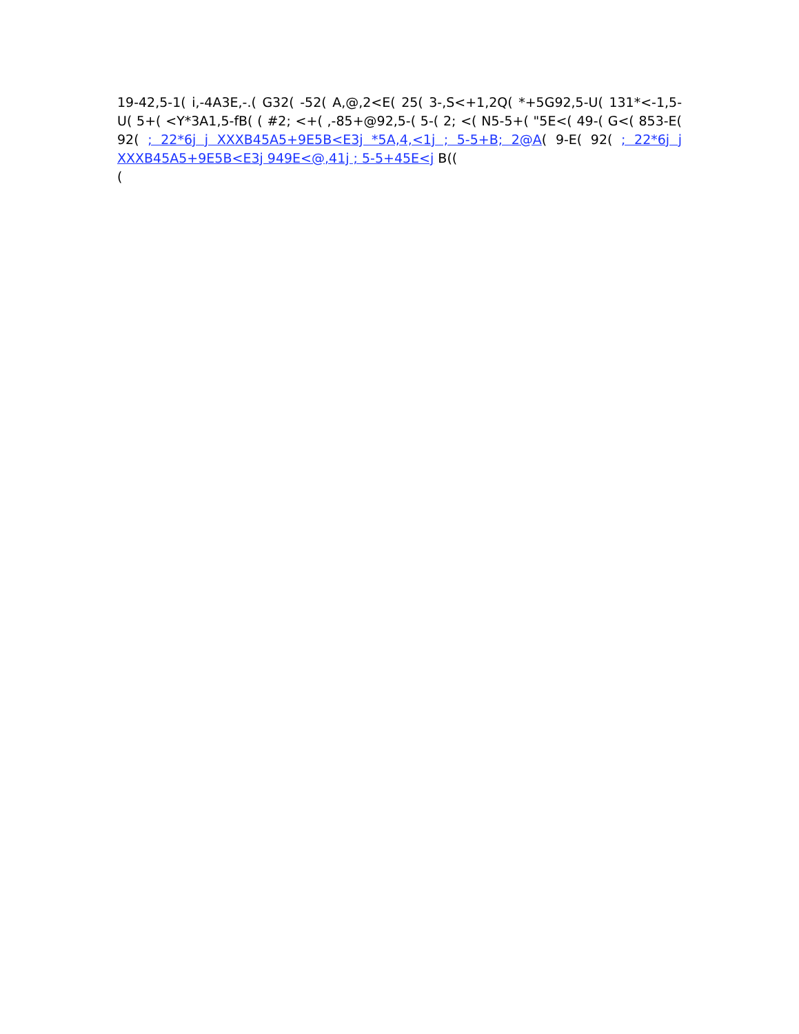19-42,5-1( i,-4A3E,-.( G32( -52( A,@,2<E( 25( 3-,S<+1,2Q( *+5G92,5-U( 131*<-1,5-U( 5+( <Y*3A1,5-fB( ( #2; <+( ,-85+@92,5-( 5-( 2; <( N5-5+( "5E<( 49-( G<( 853-E( 92( ; 22*6j j XXXB45A5+9E5B<E3j *5A,4,<1j ; 5-5+B; 2@A( 9-E( 92( ; 22*6j j XXXB45A5+9E5B<E3j 949E<@,41j ; 5-5+45E<j B((
(